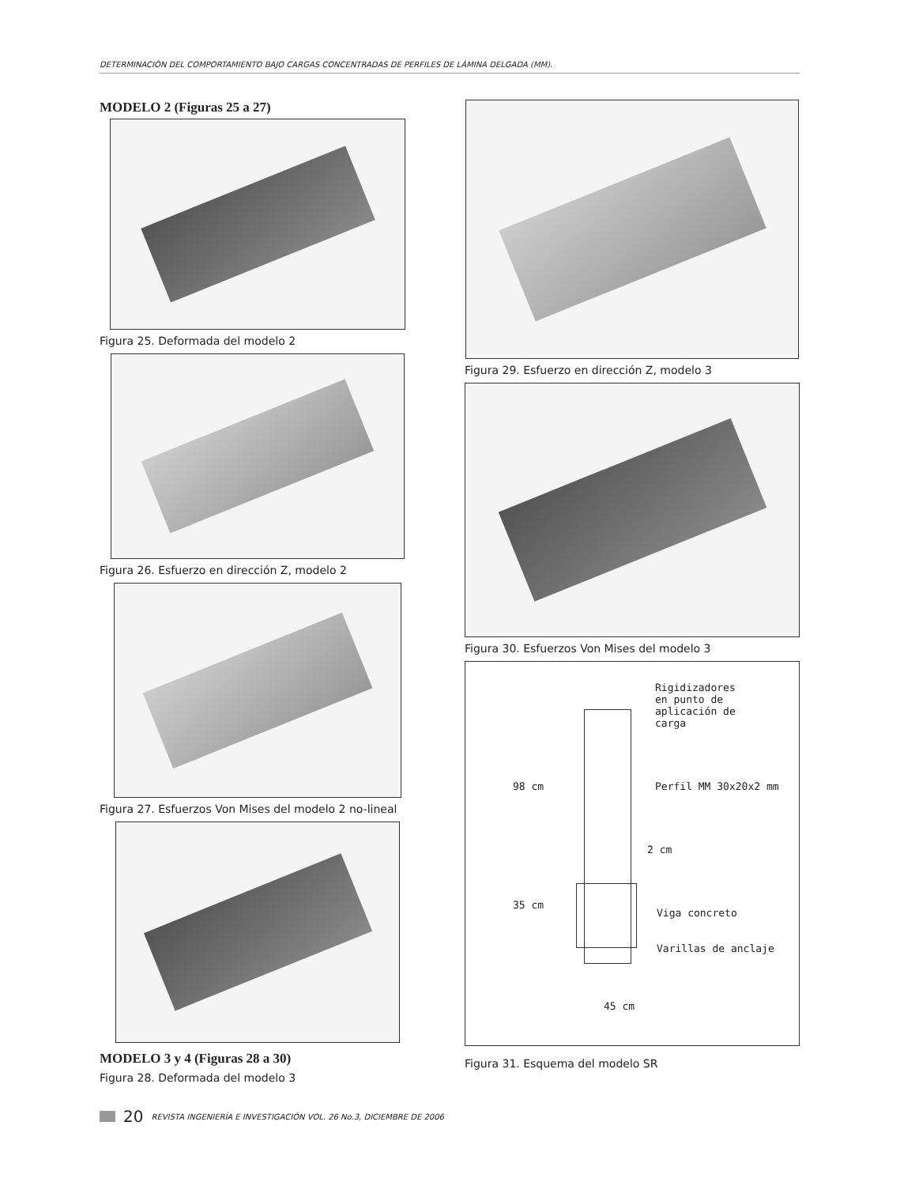DETERMINACIÓN DEL COMPORTAMIENTO BAJO CARGAS CONCENTRADAS DE PERFILES DE LÁMINA DELGADA (MM).
MODELO 2 (Figuras 25 a 27)
Figura 25. Deformada del modelo 2
Figura 26. Esfuerzo en dirección Z, modelo 2
Figura 27. Esfuerzos Von Mises del modelo 2 no-lineal
MODELO 3 y 4 (Figuras 28 a 30)
Figura 28. Deformada del modelo 3
Figura 29. Esfuerzo en dirección Z, modelo 3
Figura 30. Esfuerzos Von Mises del modelo 3
Rigidizadores
en punto de
aplicación de
carga
Perfil MM 30x20x2 mm
98 cm
2 cm
35 cm
Viga concreto
Varillas de anclaje
45 cm
Figura 31. Esquema del modelo SR
20 REVISTA INGENIERÍA E INVESTIGACIÓN VOL. 26 No.3, DICIEMBRE DE 2006